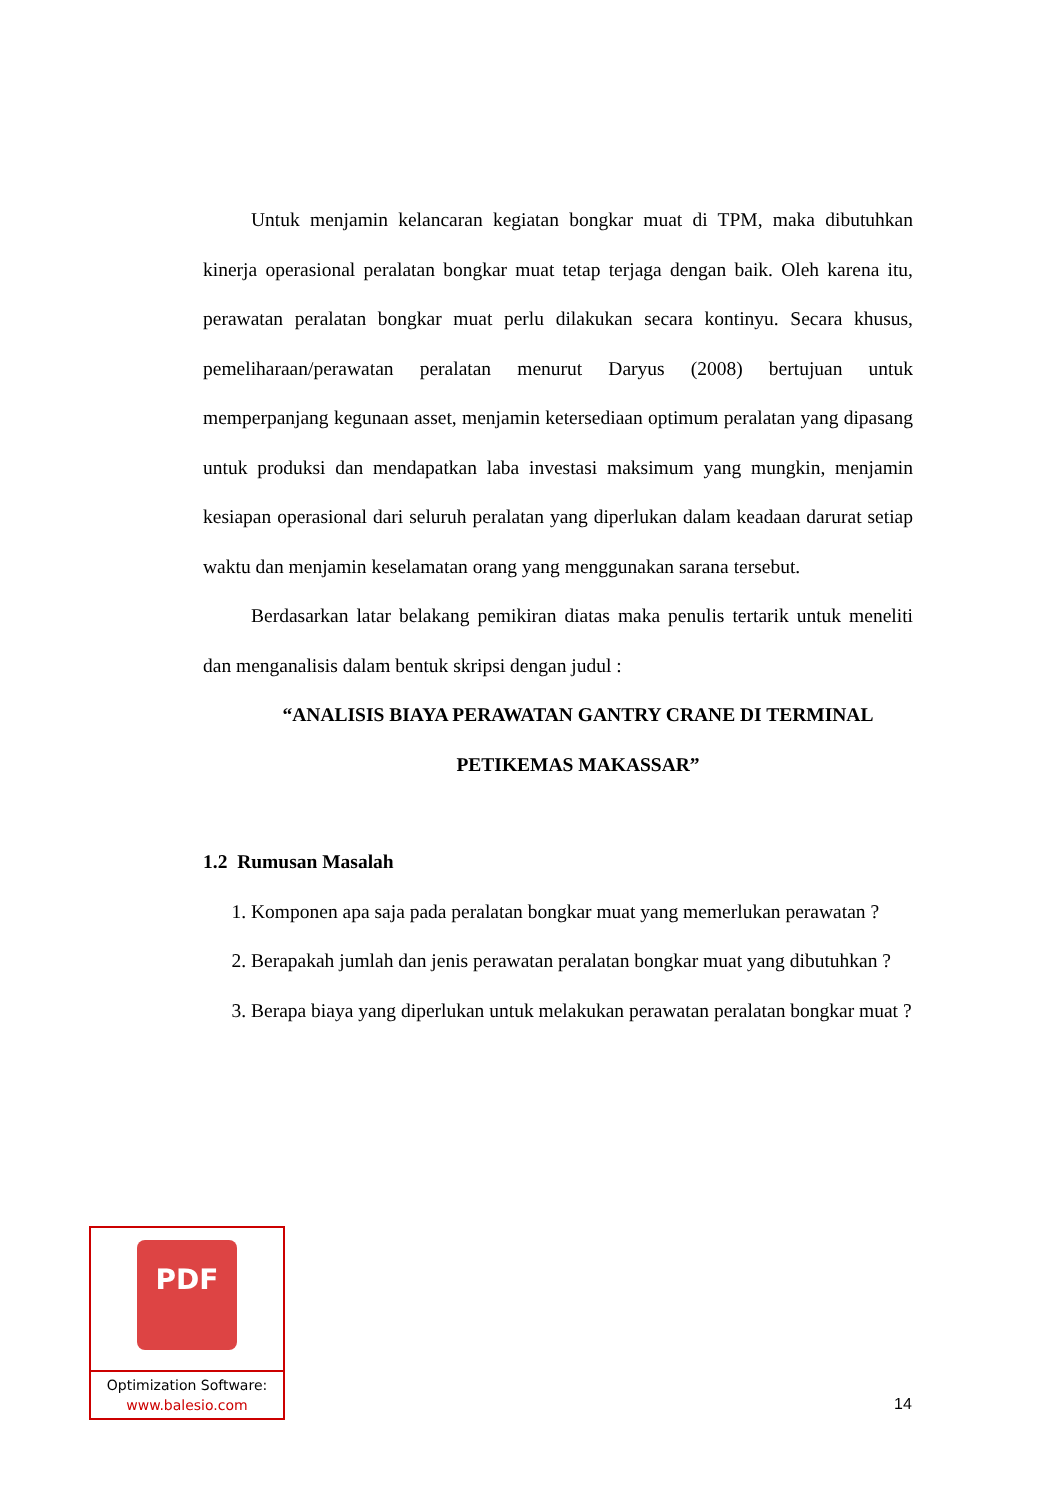Untuk menjamin kelancaran kegiatan bongkar muat di TPM, maka dibutuhkan kinerja operasional peralatan bongkar muat tetap terjaga dengan baik. Oleh karena itu, perawatan peralatan bongkar muat perlu dilakukan secara kontinyu. Secara khusus, pemeliharaan/perawatan peralatan menurut Daryus (2008) bertujuan untuk memperpanjang kegunaan asset, menjamin ketersediaan optimum peralatan yang dipasang untuk produksi dan mendapatkan laba investasi maksimum yang mungkin, menjamin kesiapan operasional dari seluruh peralatan yang diperlukan dalam keadaan darurat setiap waktu dan menjamin keselamatan orang yang menggunakan sarana tersebut.
Berdasarkan latar belakang pemikiran diatas maka penulis tertarik untuk meneliti dan menganalisis dalam bentuk skripsi dengan judul :
“ANALISIS BIAYA PERAWATAN GANTRY CRANE DI TERMINAL PETIKEMAS MAKASSAR”
1.2 Rumusan Masalah
1. Komponen apa saja pada peralatan bongkar muat yang memerlukan perawatan ?
2. Berapakah jumlah dan jenis perawatan peralatan bongkar muat yang dibutuhkan ?
3. Berapa biaya yang diperlukan untuk melakukan perawatan peralatan bongkar muat ?
PDF
Optimization Software:
www.balesio.com
14